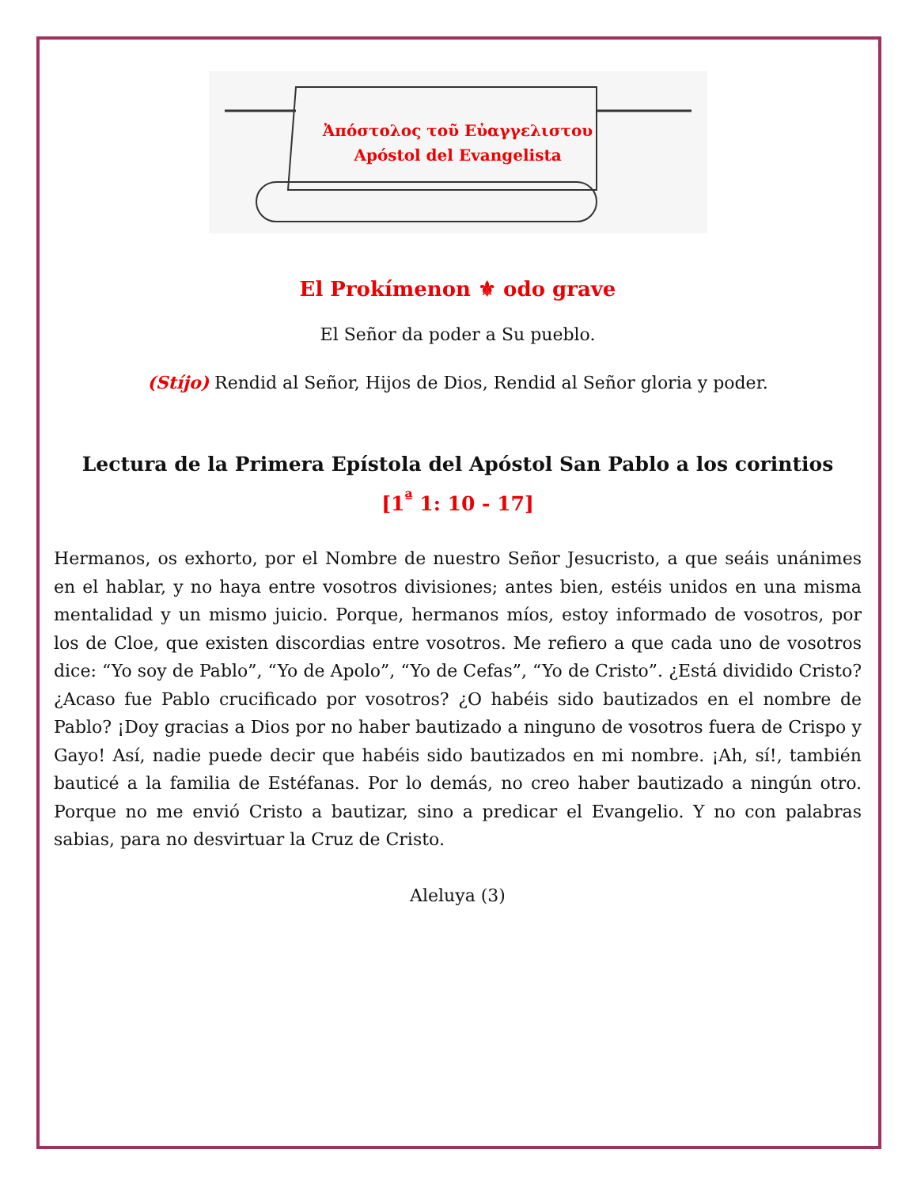Ἀπόστολος τοῦ Εὐαγγελιστου
Apóstol del Evangelista
El Prokímenon ⚜ odo grave
El Señor da poder a Su pueblo.
(Stíjo) Rendid al Señor, Hijos de Dios, Rendid al Señor gloria y poder.
Lectura de la Primera Epístola del Apóstol San Pablo a los corintios
[1<sup>ª</sup> 1: 10 - 17]
Hermanos, os exhorto, por el Nombre de nuestro Señor Jesucristo, a que seáis unánimes en el hablar, y no haya entre vosotros divisiones; antes bien, estéis unidos en una misma mentalidad y un mismo juicio. Porque, hermanos míos, estoy informado de vosotros, por los de Cloe, que existen discordias entre vosotros. Me refiero a que cada uno de vosotros dice: “Yo soy de Pablo”, “Yo de Apolo”, “Yo de Cefas”, “Yo de Cristo”. ¿Está dividido Cristo? ¿Acaso fue Pablo crucificado por vosotros? ¿O habéis sido bautizados en el nombre de Pablo? ¡Doy gracias a Dios por no haber bautizado a ninguno de vosotros fuera de Crispo y Gayo! Así, nadie puede decir que habéis sido bautizados en mi nombre. ¡Ah, sí!, también bauticé a la familia de Estéfanas. Por lo demás, no creo haber bautizado a ningún otro. Porque no me envió Cristo a bautizar, sino a predicar el Evangelio. Y no con palabras sabias, para no desvirtuar la Cruz de Cristo.
Aleluya (3)